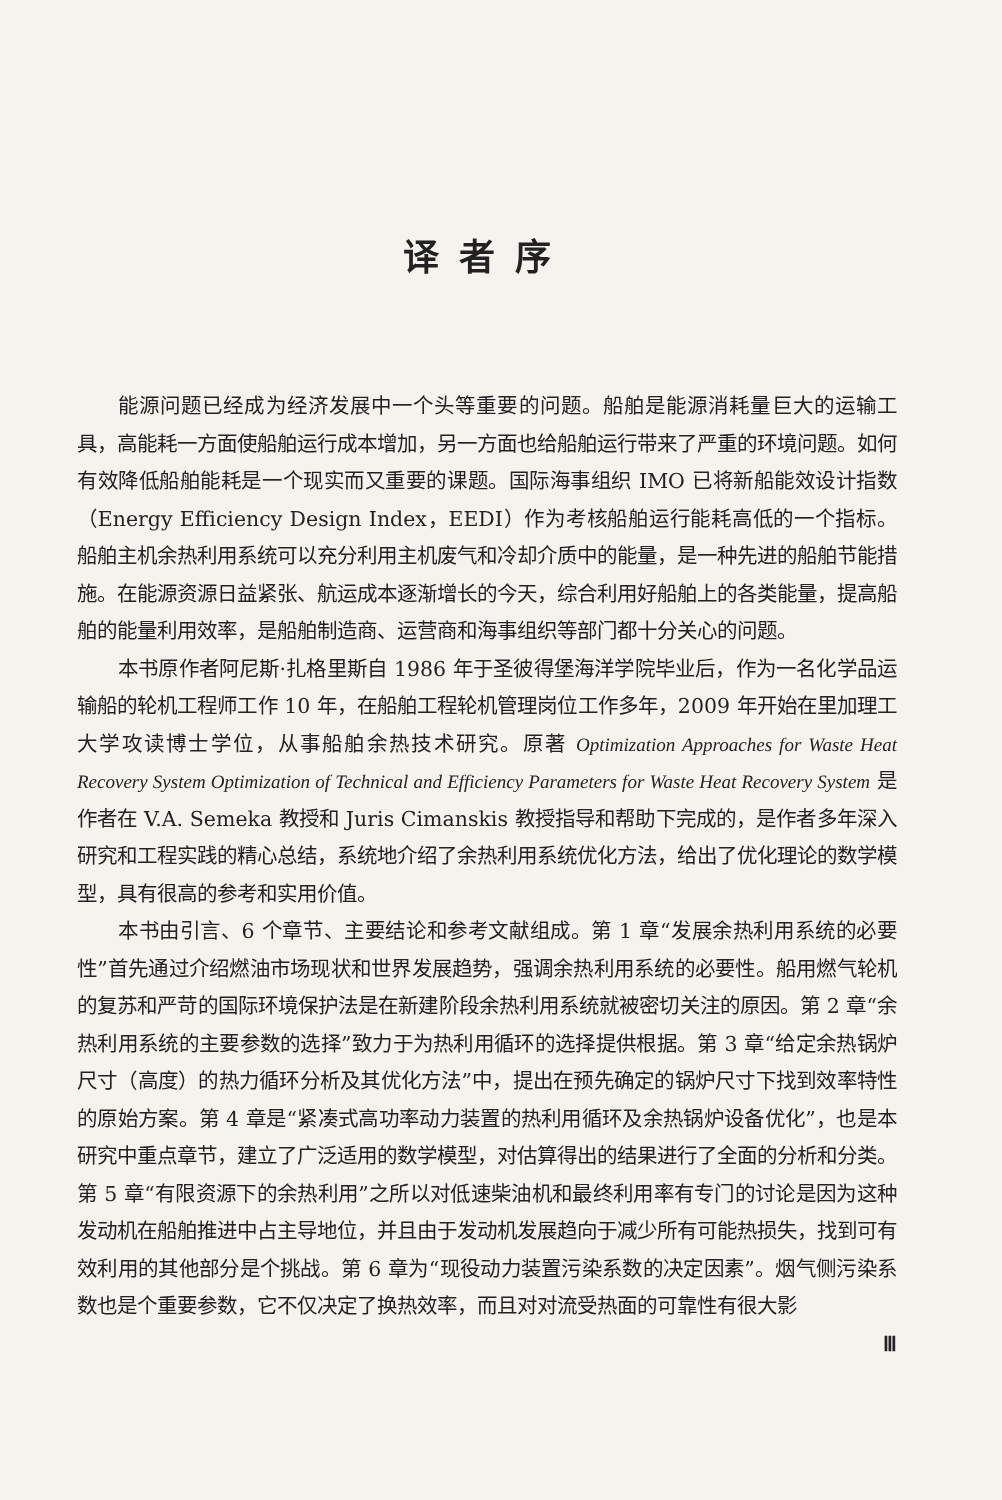译者序
能源问题已经成为经济发展中一个头等重要的问题。船舶是能源消耗量巨大的运输工具，高能耗一方面使船舶运行成本增加，另一方面也给船舶运行带来了严重的环境问题。如何有效降低船舶能耗是一个现实而又重要的课题。国际海事组织 IMO 已将新船能效设计指数（Energy Efficiency Design Index，EEDI）作为考核船舶运行能耗高低的一个指标。船舶主机余热利用系统可以充分利用主机废气和冷却介质中的能量，是一种先进的船舶节能措施。在能源资源日益紧张、航运成本逐渐增长的今天，综合利用好船舶上的各类能量，提高船舶的能量利用效率，是船舶制造商、运营商和海事组织等部门都十分关心的问题。
本书原作者阿尼斯·扎格里斯自 1986 年于圣彼得堡海洋学院毕业后，作为一名化学品运输船的轮机工程师工作 10 年，在船舶工程轮机管理岗位工作多年，2009 年开始在里加理工大学攻读博士学位，从事船舶余热技术研究。原著 Optimization Approaches for Waste Heat Recovery System Optimization of Technical and Efficiency Parameters for Waste Heat Recovery System 是作者在 V.A. Semeka 教授和 Juris Cimanskis 教授指导和帮助下完成的，是作者多年深入研究和工程实践的精心总结，系统地介绍了余热利用系统优化方法，给出了优化理论的数学模型，具有很高的参考和实用价值。
本书由引言、6 个章节、主要结论和参考文献组成。第 1 章“发展余热利用系统的必要性”首先通过介绍燃油市场现状和世界发展趋势，强调余热利用系统的必要性。船用燃气轮机的复苏和严苛的国际环境保护法是在新建阶段余热利用系统就被密切关注的原因。第 2 章“余热利用系统的主要参数的选择”致力于为热利用循环的选择提供根据。第 3 章“给定余热锅炉尺寸（高度）的热力循环分析及其优化方法”中，提出在预先确定的锅炉尺寸下找到效率特性的原始方案。第 4 章是“紧凑式高功率动力装置的热利用循环及余热锅炉设备优化”，也是本研究中重点章节，建立了广泛适用的数学模型，对估算得出的结果进行了全面的分析和分类。第 5 章“有限资源下的余热利用”之所以对低速柴油机和最终利用率有专门的讨论是因为这种发动机在船舶推进中占主导地位，并且由于发动机发展趋向于减少所有可能热损失，找到可有效利用的其他部分是个挑战。第 6 章为“现役动力装置污染系数的决定因素”。烟气侧污染系数也是个重要参数，它不仅决定了换热效率，而且对对流受热面的可靠性有很大影
Ⅲ